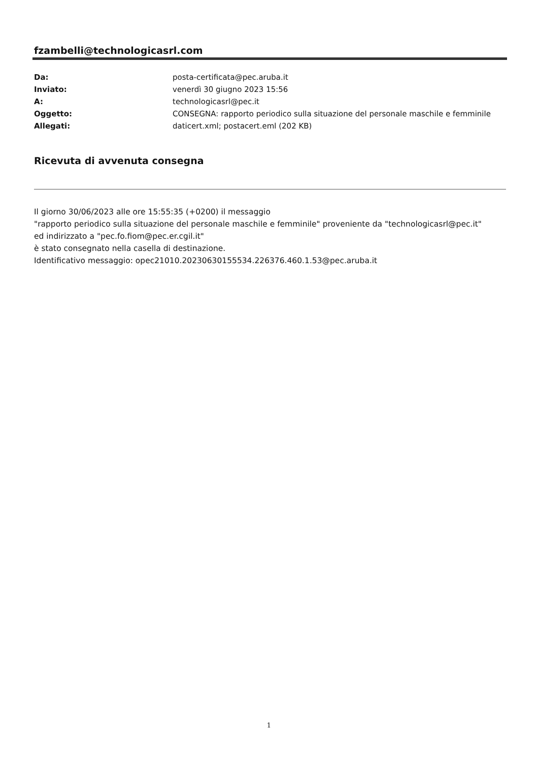fzambelli@technologicasrl.com
| Da: | posta-certificata@pec.aruba.it |
| Inviato: | venerdì 30 giugno 2023 15:56 |
| A: | technologicasrl@pec.it |
| Oggetto: | CONSEGNA: rapporto periodico sulla situazione del personale maschile e femminile |
| Allegati: | daticert.xml; postacert.eml (202 KB) |
Ricevuta di avvenuta consegna
Il giorno 30/06/2023 alle ore 15:55:35 (+0200) il messaggio
"rapporto periodico sulla situazione del personale maschile e femminile" proveniente da "technologicasrl@pec.it"
ed indirizzato a "pec.fo.fiom@pec.er.cgil.it"
è stato consegnato nella casella di destinazione.
Identificativo messaggio: opec21010.20230630155534.226376.460.1.53@pec.aruba.it
1